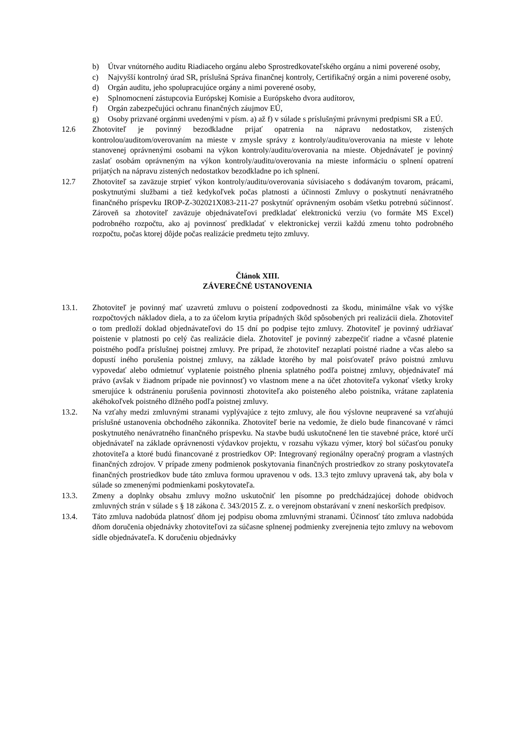b) Útvar vnútorného auditu Riadiaceho orgánu alebo Sprostredkovateľského orgánu a nimi poverené osoby,
c) Najvyšší kontrolný úrad SR, príslušná Správa finančnej kontroly, Certifikačný orgán a nimi poverené osoby,
d) Orgán auditu, jeho spolupracujúce orgány a nimi poverené osoby,
e) Splnomocnení zástupcovia Európskej Komisie a Európskeho dvora audítorov,
f) Orgán zabezpečujúci ochranu finančných záujmov EÚ,
g) Osoby prizvané orgánmi uvedenými v písm. a) až f) v súlade s príslušnými právnymi predpismi SR a EÚ.
12.6 Zhotoviteľ je povinný bezodkladne prijať opatrenia na nápravu nedostatkov, zistených kontrolou/auditom/overovaním na mieste v zmysle správy z kontroly/auditu/overovania na mieste v lehote stanovenej oprávnenými osobami na výkon kontroly/auditu/overovania na mieste. Objednávateľ je povinný zaslať osobám oprávneným na výkon kontroly/auditu/overovania na mieste informáciu o splnení opatrení prijatých na nápravu zistených nedostatkov bezodkladne po ich splnení.
12.7 Zhotoviteľ sa zaväzuje strpieť výkon kontroly/auditu/overovania súvisiaceho s dodávaným tovarom, prácami, poskytnutými službami a tiež kedykoľvek počas platnosti a účinnosti Zmluvy o poskytnutí nenávratného finančného príspevku IROP-Z-302021X083-211-27 poskytnúť oprávneným osobám všetku potrebnú súčinnosť. Zároveň sa zhotoviteľ zaväzuje objednávateľovi predkladať elektronickú verziu (vo formáte MS Excel) podrobného rozpočtu, ako aj povinnosť predkladať v elektronickej verzii každú zmenu tohto podrobného rozpočtu, počas ktorej dôjde počas realizácie predmetu tejto zmluvy.
Článok XIII.
ZÁVEREČNÉ USTANOVENIA
13.1. Zhotoviteľ je povinný mať uzavretú zmluvu o poistení zodpovednosti za škodu, minimálne však vo výške rozpočtových nákladov diela, a to za účelom krytia prípadných škôd spôsobených pri realizácii diela. Zhotoviteľ o tom predloží doklad objednávateľovi do 15 dní po podpise tejto zmluvy. Zhotoviteľ je povinný udržiavať poistenie v platnosti po celý čas realizácie diela. Zhotoviteľ je povinný zabezpečiť riadne a včasné platenie poistného podľa príslušnej poistnej zmluvy. Pre prípad, že zhotoviteľ nezaplatí poistné riadne a včas alebo sa dopustí iného porušenia poistnej zmluvy, na základe ktorého by mal poisťovateľ právo poistnú zmluvu vypovedať alebo odmietnuť vyplatenie poistného plnenia splatného podľa poistnej zmluvy, objednávateľ má právo (avšak v žiadnom prípade nie povinnosť) vo vlastnom mene a na účet zhotoviteľa vykonať všetky kroky smerujúce k odstráneniu porušenia povinnosti zhotoviteľa ako poisteného alebo poistníka, vrátane zaplatenia akéhokoľvek poistného dlžného podľa poistnej zmluvy.
13.2. Na vzťahy medzi zmluvnými stranami vyplývajúce z tejto zmluvy, ale ňou výslovne neupravené sa vzťahujú príslušné ustanovenia obchodného zákonníka. Zhotoviteľ berie na vedomie, že dielo bude financované v rámci poskytnutého nenávratného finančného príspevku. Na stavbe budú uskutočnené len tie stavebné práce, ktoré určí objednávateľ na základe oprávnenosti výdavkov projektu, v rozsahu výkazu výmer, ktorý bol súčasťou ponuky zhotoviteľa a ktoré budú financované z prostriedkov OP: Integrovaný regionálny operačný program a vlastných finančných zdrojov. V prípade zmeny podmienok poskytovania finančných prostriedkov zo strany poskytovateľa finančných prostriedkov bude táto zmluva formou upravenou v ods. 13.3 tejto zmluvy upravená tak, aby bola v súlade so zmenenými podmienkami poskytovateľa.
13.3. Zmeny a doplnky obsahu zmluvy možno uskutočniť len písomne po predchádzajúcej dohode obidvoch zmluvných strán v súlade s § 18 zákona č. 343/2015 Z. z. o verejnom obstarávaní v znení neskorších predpisov.
13.4. Táto zmluva nadobúda platnosť dňom jej podpisu oboma zmluvnými stranami. Účinnosť táto zmluva nadobúda dňom doručenia objednávky zhotoviteľovi za súčasne splnenej podmienky zverejnenia tejto zmluvy na webovom sídle objednávateľa. K doručeniu objednávky